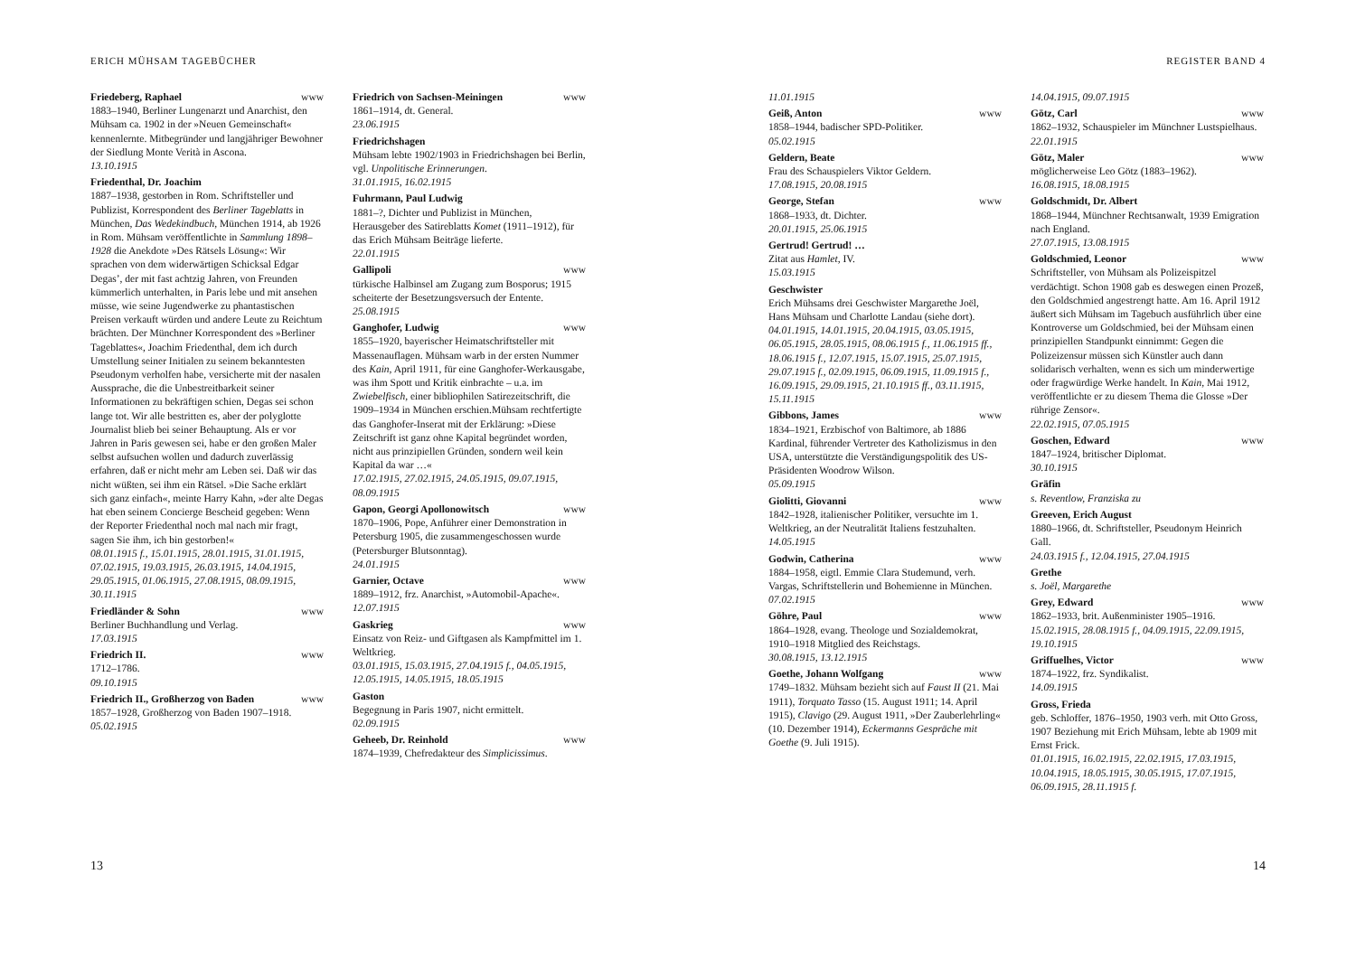ERICH MÜHSAM TAGEBÜCHER
Friedeberg, Raphael www
1883–1940, Berliner Lungenarzt und Anarchist, den Mühsam ca. 1902 in der »Neuen Gemeinschaft« kennenlernte. Mitbegründer und langjähriger Bewohner der Siedlung Monte Verità in Ascona.
13.10.1915
Friedenthal, Dr. Joachim
1887–1938, gestorben in Rom. Schriftsteller und Publizist, Korrespondent des Berliner Tageblatts in München, Das Wedekindbuch, München 1914, ab 1926 in Rom. Mühsam veröffentlichte in Sammlung 1898–1928 die Anekdote »Des Rätsels Lösung«: Wir sprachen von dem widerwärtigen Schicksal Edgar Degas’, der mit fast achtzig Jahren, von Freunden kümmerlich unterhalten, in Paris lebe und mit ansehen müsse, wie seine Jugendwerke zu phantastischen Preisen verkauft würden und andere Leute zu Reichtum brächten. Der Münchner Korrespondent des »Berliner Tageblattes«, Joachim Friedenthal, dem ich durch Umstellung seiner Initialen zu seinem bekanntesten Pseudonym verholfen habe, versicherte mit der nasalen Aussprache, die die Unbestreitbarkeit seiner Informationen zu bekräftigen schien, Degas sei schon lange tot. Wir alle bestritten es, aber der polyglotte Journalist blieb bei seiner Behauptung. Als er vor Jahren in Paris gewesen sei, habe er den großen Maler selbst aufsuchen wollen und dadurch zuverlässig erfahren, daß er nicht mehr am Leben sei. Daß wir das nicht wüßten, sei ihm ein Rätsel. »Die Sache erklärt sich ganz einfach«, meinte Harry Kahn, »der alte Degas hat eben seinem Concierge Bescheid gegeben: Wenn der Reporter Friedenthal noch mal nach mir fragt, sagen Sie ihm, ich bin gestorben!«
08.01.1915 f., 15.01.1915, 28.01.1915, 31.01.1915, 07.02.1915, 19.03.1915, 26.03.1915, 14.04.1915, 29.05.1915, 01.06.1915, 27.08.1915, 08.09.1915, 30.11.1915
Friedländer & Sohn www
Berliner Buchhandlung und Verlag.
17.03.1915
Friedrich II. www
1712–1786.
09.10.1915
Friedrich II., Großherzog von Baden www
1857–1928, Großherzog von Baden 1907–1918.
05.02.1915
Friedrich von Sachsen-Meiningen www
1861–1914, dt. General.
23.06.1915
Friedrichshagen
Mühsam lebte 1902/1903 in Friedrichshagen bei Berlin, vgl. Unpolitische Erinnerungen.
31.01.1915, 16.02.1915
Fuhrmann, Paul Ludwig
1881–?, Dichter und Publizist in München, Herausgeber des Satireblatts Komet (1911–1912), für das Erich Mühsam Beiträge lieferte.
22.01.1915
Gallipoli www
türkische Halbinsel am Zugang zum Bosporus; 1915 scheiterte der Besetzungsversuch der Entente.
25.08.1915
Ganghofer, Ludwig www
1855–1920, bayerischer Heimatschriftsteller mit Massenauflagen. Mühsam warb in der ersten Nummer des Kain, April 1911, für eine Ganghofer-Werkausgabe, was ihm Spott und Kritik einbrachte – u.a. im Zwiebelfisch, einer bibliophilen Satirezeitschrift, die 1909–1934 in München erschien.Mühsam rechtfertigte das Ganghofer-Inserat mit der Erklärung: »Diese Zeitschrift ist ganz ohne Kapital begründet worden, nicht aus prinzipiellen Gründen, sondern weil kein Kapital da war …«
17.02.1915, 27.02.1915, 24.05.1915, 09.07.1915, 08.09.1915
Gapon, Georgi Apollonowitsch www
1870–1906, Pope, Anführer einer Demonstration in Petersburg 1905, die zusammengeschossen wurde (Petersburger Blutsonntag).
24.01.1915
Garnier, Octave www
1889–1912, frz. Anarchist, »Automobil-Apache«.
12.07.1915
Gaskrieg www
Einsatz von Reiz- und Giftgasen als Kampfmittel im 1. Weltkrieg.
03.01.1915, 15.03.1915, 27.04.1915 f., 04.05.1915, 12.05.1915, 14.05.1915, 18.05.1915
Gaston
Begegnung in Paris 1907, nicht ermittelt.
02.09.1915
Geheeb, Dr. Reinhold www
1874–1939, Chefredakteur des Simplicissimus.
13
REGISTER BAND 4
11.01.1915
Geiß, Anton www
1858–1944, badischer SPD-Politiker.
05.02.1915
Geldern, Beate
Frau des Schauspielers Viktor Geldern.
17.08.1915, 20.08.1915
George, Stefan www
1868–1933, dt. Dichter.
20.01.1915, 25.06.1915
Gertrud! Gertrud! …
Zitat aus Hamlet, IV.
15.03.1915
Geschwister
Erich Mühsams drei Geschwister Margarethe Joël, Hans Mühsam und Charlotte Landau (siehe dort).
04.01.1915, 14.01.1915, 20.04.1915, 03.05.1915, 06.05.1915, 28.05.1915, 08.06.1915 f., 11.06.1915 ff., 18.06.1915 f., 12.07.1915, 15.07.1915, 25.07.1915, 29.07.1915 f., 02.09.1915, 06.09.1915, 11.09.1915 f., 16.09.1915, 29.09.1915, 21.10.1915 ff., 03.11.1915, 15.11.1915
Gibbons, James www
1834–1921, Erzbischof von Baltimore, ab 1886 Kardinal, führender Vertreter des Katholizismus in den USA, unterstützte die Verständigungspolitik des US-Präsidenten Woodrow Wilson.
05.09.1915
Giolitti, Giovanni www
1842–1928, italienischer Politiker, versuchte im 1. Weltkrieg, an der Neutralität Italiens festzuhalten.
14.05.1915
Godwin, Catherina www
1884–1958, eigtl. Emmie Clara Studemund, verh. Vargas, Schriftstellerin und Bohemienne in München.
07.02.1915
Göhre, Paul www
1864–1928, evang. Theologe und Sozialdemokrat, 1910–1918 Mitglied des Reichstags.
30.08.1915, 13.12.1915
Goethe, Johann Wolfgang www
1749–1832. Mühsam bezieht sich auf Faust II (21. Mai 1911), Torquato Tasso (15. August 1911; 14. April 1915), Clavigo (29. August 1911, »Der Zauberlehrling« (10. Dezember 1914), Eckermanns Gespräche mit Goethe (9. Juli 1915).
14.04.1915, 09.07.1915
Götz, Carl www
1862–1932, Schauspieler im Münchner Lustspielhaus.
22.01.1915
Götz, Maler www
möglicherweise Leo Götz (1883–1962).
16.08.1915, 18.08.1915
Goldschmidt, Dr. Albert
1868–1944, Münchner Rechtsanwalt, 1939 Emigration nach England.
27.07.1915, 13.08.1915
Goldschmied, Leonor www
Schriftsteller, von Mühsam als Polizeispitzel verdächtigt. Schon 1908 gab es deswegen einen Prozeß, den Goldschmied angestrengt hatte. Am 16. April 1912 äußert sich Mühsam im Tagebuch ausführlich über eine Kontroverse um Goldschmied, bei der Mühsam einen prinzipiellen Standpunkt einnimmt: Gegen die Polizeizensur müssen sich Künstler auch dann solidarisch verhalten, wenn es sich um minderwertige oder fragwürdige Werke handelt. In Kain, Mai 1912, veröffentlichte er zu diesem Thema die Glosse »Der rührige Zensor«.
22.02.1915, 07.05.1915
Goschen, Edward www
1847–1924, britischer Diplomat.
30.10.1915
Gräfin
s. Reventlow, Franziska zu
Greeven, Erich August
1880–1966, dt. Schriftsteller, Pseudonym Heinrich Gall.
24.03.1915 f., 12.04.1915, 27.04.1915
Grethe
s. Joël, Margarethe
Grey, Edward www
1862–1933, brit. Außenminister 1905–1916.
15.02.1915, 28.08.1915 f., 04.09.1915, 22.09.1915, 19.10.1915
Griffuelhes, Victor www
1874–1922, frz. Syndikalist.
14.09.1915
Gross, Frieda
geb. Schloffer, 1876–1950, 1903 verh. mit Otto Gross, 1907 Beziehung mit Erich Mühsam, lebte ab 1909 mit Ernst Frick.
01.01.1915, 16.02.1915, 22.02.1915, 17.03.1915, 10.04.1915, 18.05.1915, 30.05.1915, 17.07.1915, 06.09.1915, 28.11.1915 f.
14